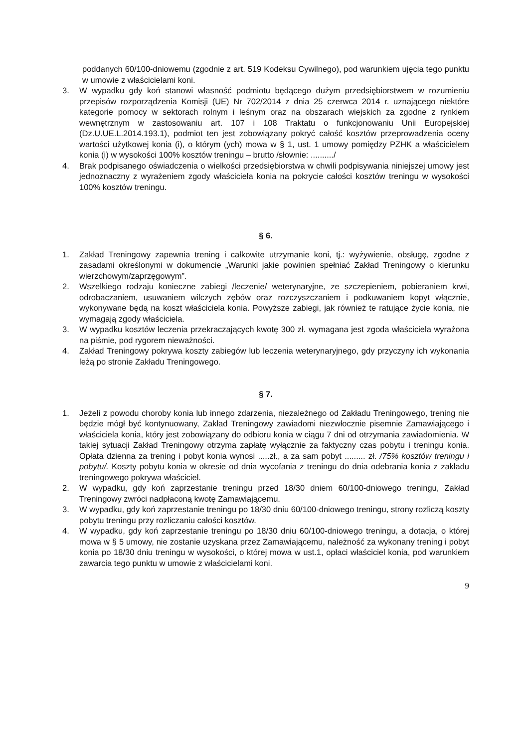poddanych 60/100-dniowemu (zgodnie z art. 519 Kodeksu Cywilnego), pod warunkiem ujęcia tego punktu w umowie z właścicielami koni.
3. W wypadku gdy koń stanowi własność podmiotu będącego dużym przedsiębiorstwem w rozumieniu przepisów rozporządzenia Komisji (UE) Nr 702/2014 z dnia 25 czerwca 2014 r. uznającego niektóre kategorie pomocy w sektorach rolnym i leśnym oraz na obszarach wiejskich za zgodne z rynkiem wewnętrznym w zastosowaniu art. 107 i 108 Traktatu o funkcjonowaniu Unii Europejskiej (Dz.U.UE.L.2014.193.1), podmiot ten jest zobowiązany pokryć całość kosztów przeprowadzenia oceny wartości użytkowej konia (i), o którym (ych) mowa w § 1, ust. 1 umowy pomiędzy PZHK a właścicielem konia (i) w wysokości 100% kosztów treningu – brutto /słownie: ........../
4. Brak podpisanego oświadczenia o wielkości przedsiębiorstwa w chwili podpisywania niniejszej umowy jest jednoznaczny z wyrażeniem zgody właściciela konia na pokrycie całości kosztów treningu w wysokości 100% kosztów treningu.
§ 6.
1. Zakład Treningowy zapewnia trening i całkowite utrzymanie koni, tj.: wyżywienie, obsługę, zgodne z zasadami określonymi w dokumencie „Warunki jakie powinien spełniać Zakład Treningowy o kierunku wierzchowym/zaprzęgowym”.
2. Wszelkiego rodzaju konieczne zabiegi /leczenie/ weterynaryjne, ze szczepieniem, pobieraniem krwi, odrobaczaniem, usuwaniem wilczych zębów oraz rozczyszczaniem i podkuwaniem kopyt włącznie, wykonywane będą na koszt właściciela konia. Powyższe zabiegi, jak również te ratujące życie konia, nie wymagają zgody właściciela.
3. W wypadku kosztów leczenia przekraczających kwotę 300 zł. wymagana jest zgoda właściciela wyrażona na piśmie, pod rygorem nieważności.
4. Zakład Treningowy pokrywa koszty zabiegów lub leczenia weterynaryjnego, gdy przyczyny ich wykonania leżą po stronie Zakładu Treningowego.
§ 7.
1. Jeżeli z powodu choroby konia lub innego zdarzenia, niezależnego od Zakładu Treningowego, trening nie będzie mógł być kontynuowany, Zakład Treningowy zawiadomi niezwłocznie pisemnie Zamawiającego i właściciela konia, który jest zobowiązany do odbioru konia w ciągu 7 dni od otrzymania zawiadomienia. W takiej sytuacji Zakład Treningowy otrzyma zapłatę wyłącznie za faktyczny czas pobytu i treningu konia. Opłata dzienna za trening i pobyt konia wynosi .....zł., a za sam pobyt ......... zł. /75% kosztów treningu i pobytu/. Koszty pobytu konia w okresie od dnia wycofania z treningu do dnia odebrania konia z zakładu treningowego pokrywa właściciel.
2. W wypadku, gdy koń zaprzestanie treningu przed 18/30 dniem 60/100-dniowego treningu, Zakład Treningowy zwróci nadpłaconą kwotę Zamawiającemu.
3. W wypadku, gdy koń zaprzestanie treningu po 18/30 dniu 60/100-dniowego treningu, strony rozliczą koszty pobytu treningu przy rozliczaniu całości kosztów.
4. W wypadku, gdy koń zaprzestanie treningu po 18/30 dniu 60/100-dniowego treningu, a dotacja, o której mowa w § 5 umowy, nie zostanie uzyskana przez Zamawiającemu, należność za wykonany trening i pobyt konia po 18/30 dniu treningu w wysokości, o której mowa w ust.1, opłaci właściciel konia, pod warunkiem zawarcia tego punktu w umowie z właścicielami koni.
9